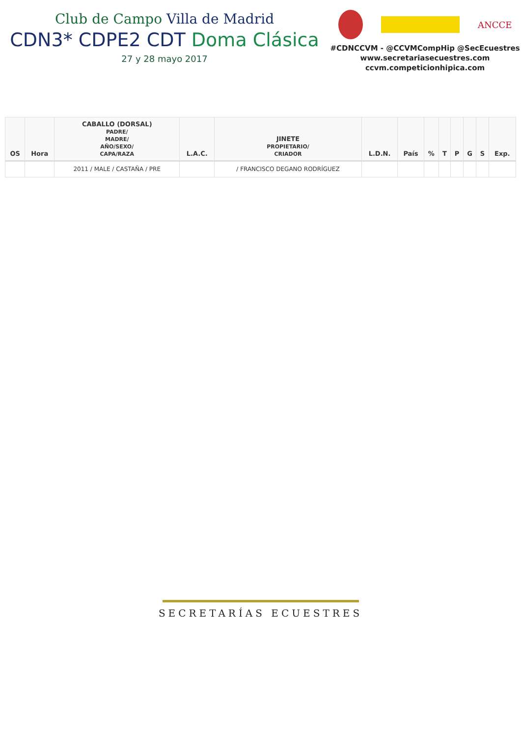Club de Campo Villa de Madrid
CDN3* CDPE2 CDT Doma Clásica
27 y 28 mayo 2017
ANCCE
#CDNCCVM - @CCVMCompHip @SecEcuestres
www.secretariasecuestres.com
ccvm.competicionhipica.com
| OS | Hora | CABALLO (DORSAL) PADRE/ MADRE/ AÑO/SEXO/ CAPA/RAZA | L.A.C. | JINETE PROPIETARIO/ CRIADOR | L.D.N. | País | % | T | P | G | S | Exp. |
| --- | --- | --- | --- | --- | --- | --- | --- | --- | --- | --- | --- | --- |
| | | 2011 / MALE / CASTAÑA / PRE | | / FRANCISCO DEGANO RODRÍGUEZ | | | | | | | | |
SECRETARÍAS ECUESTRES